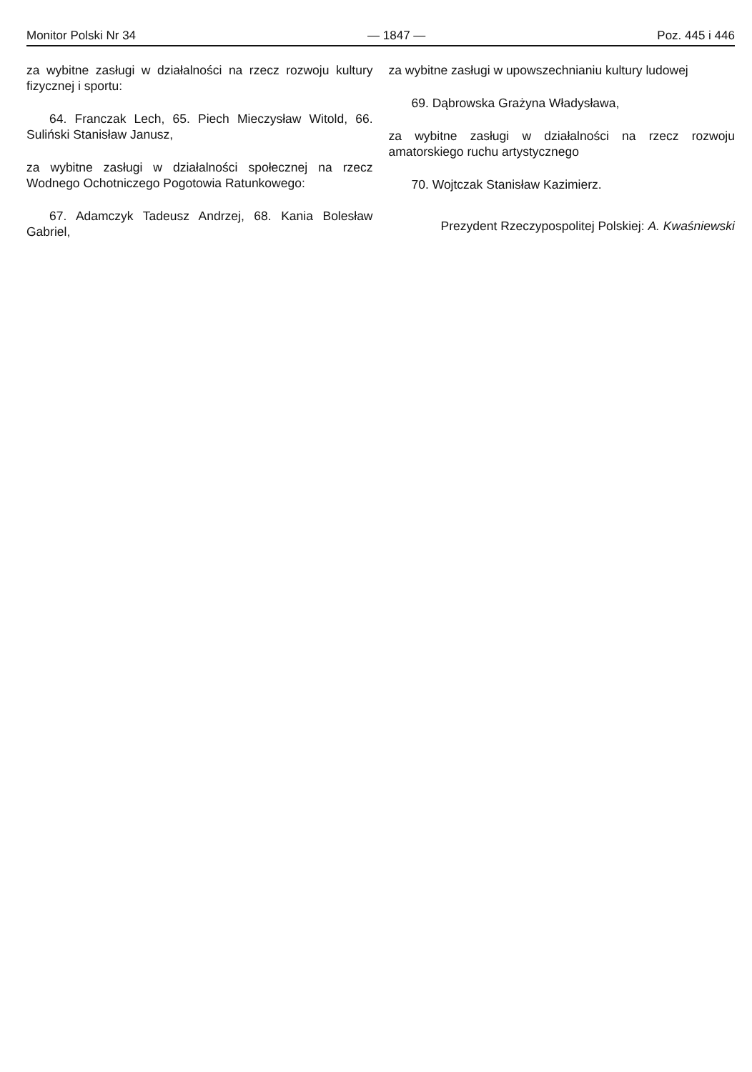Monitor Polski Nr 34 — 1847 — Poz. 445 i 446
za wybitne zasługi w działalności na rzecz rozwoju kultury fizycznej i sportu:
64. Franczak Lech, 65. Piech Mieczysław Witold, 66. Suliński Stanisław Janusz,
za wybitne zasługi w działalności społecznej na rzecz Wodnego Ochotniczego Pogotowia Ratunkowego:
67. Adamczyk Tadeusz Andrzej, 68. Kania Bolesław Gabriel,
za wybitne zasługi w upowszechnianiu kultury ludowej
69. Dąbrowska Grażyna Władysława,
za wybitne zasługi w działalności na rzecz rozwoju amatorskiego ruchu artystycznego
70. Wojtczak Stanisław Kazimierz.
Prezydent Rzeczypospolitej Polskiej: A. Kwaśniewski